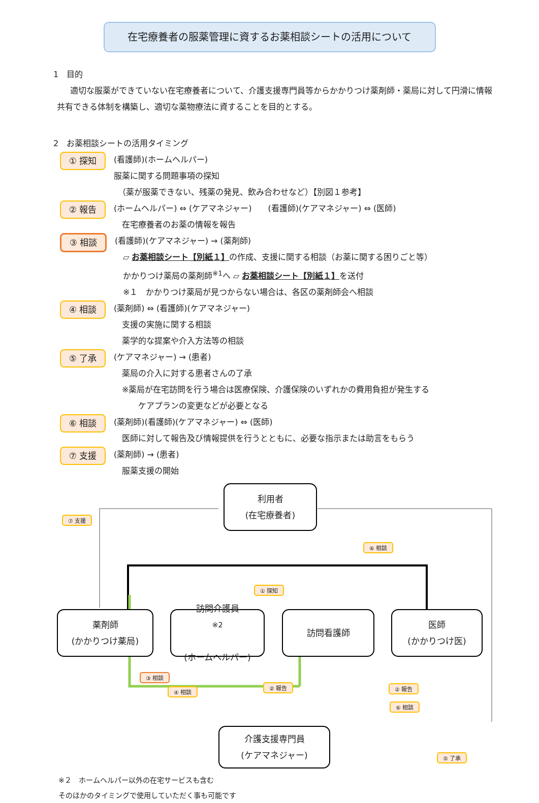在宅療養者の服薬管理に資するお薬相談シートの活用について
1　目的
適切な服薬ができていない在宅療養者について、介護支援専門員等からかかりつけ薬剤師・薬局に対して円滑に情報共有できる体制を構築し、適切な薬物療法に資することを目的とする。
2　お薬相談シートの活用タイミング
① 探知
(看護師)(ホームヘルパー)
服薬に関する問題事項の探知
　（薬が服薬できない、残薬の発見、飲み合わせなど）【別図１参考】
② 報告
(ホームヘルパー) ⇔ (ケアマネジャー)　　(看護師)(ケアマネジャー) ⇔ (医師)
　在宅療養者のお薬の情報を報告
③ 相談
(看護師)(ケアマネジャー) → (薬剤師)
　▱ お薬相談シート【別紙１】の作成、支援に関する相談（お薬に関する困りごと等）
　かかりつけ薬局の薬剤師<sup>※1</sup>へ ▱ お薬相談シート【別紙１】を送付
　※１　かかりつけ薬局が見つからない場合は、各区の薬剤師会へ相談
④ 相談
(薬剤師) ⇔ (看護師)(ケアマネジャー)
　支援の実施に関する相談
　薬学的な提案や介入方法等の相談
⑤ 了承
(ケアマネジャー) → (患者)
　薬局の介入に対する患者さんの了承
　※薬局が在宅訪問を行う場合は医療保険、介護保険のいずれかの費用負担が発生する
　　　ケアプランの変更などが必要となる
⑥ 相談
(薬剤師)(看護師)(ケアマネジャー) ⇔ (医師)
　医師に対して報告及び情報提供を行うとともに、必要な指示または助言をもらう
⑦ 支援
(薬剤師) → (患者)
　服薬支援の開始
利用者
(在宅療養者)
⑦ 支援
⑥ 相談
① 探知
薬剤師
(かかりつけ薬局)
訪問介護員<sup>※2</sup>
(ホームヘルパー)
訪問看護師
医師
(かかりつけ医)
③ 相談
④ 相談
② 報告 ② 報告
⑥ 相談
⑤ 了承
介護支援専門員
(ケアマネジャー)
※２　ホームヘルパー以外の在宅サービスも含む
そのほかのタイミングで使用していただく事も可能です